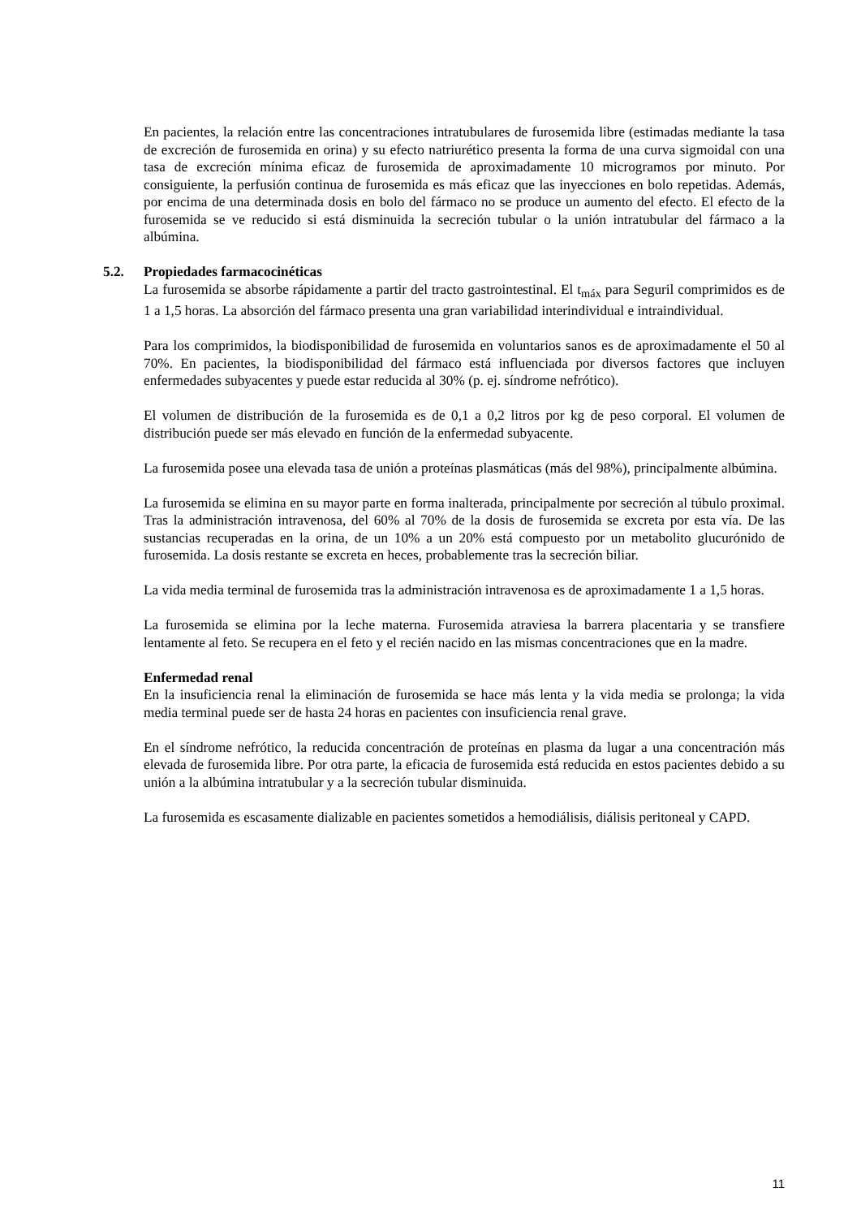En pacientes, la relación entre las concentraciones intratubulares de furosemida libre (estimadas mediante la tasa de excreción de furosemida en orina) y su efecto natriurético presenta la forma de una curva sigmoidal con una tasa de excreción mínima eficaz de furosemida de aproximadamente 10 microgramos por minuto. Por consiguiente, la perfusión continua de furosemida es más eficaz que las inyecciones en bolo repetidas. Además, por encima de una determinada dosis en bolo del fármaco no se produce un aumento del efecto. El efecto de la furosemida se ve reducido si está disminuida la secreción tubular o la unión intratubular del fármaco a la albúmina.
5.2. Propiedades farmacocinéticas
La furosemida se absorbe rápidamente a partir del tracto gastrointestinal. El t<sub>máx</sub> para Seguril comprimidos es de 1 a 1,5 horas. La absorción del fármaco presenta una gran variabilidad interindividual e intraindividual.
Para los comprimidos, la biodisponibilidad de furosemida en voluntarios sanos es de aproximadamente el 50 al 70%. En pacientes, la biodisponibilidad del fármaco está influenciada por diversos factores que incluyen enfermedades subyacentes y puede estar reducida al 30% (p. ej. síndrome nefrótico).
El volumen de distribución de la furosemida es de 0,1 a 0,2 litros por kg de peso corporal. El volumen de distribución puede ser más elevado en función de la enfermedad subyacente.
La furosemida posee una elevada tasa de unión a proteínas plasmáticas (más del 98%), principalmente albúmina.
La furosemida se elimina en su mayor parte en forma inalterada, principalmente por secreción al túbulo proximal. Tras la administración intravenosa, del 60% al 70% de la dosis de furosemida se excreta por esta vía. De las sustancias recuperadas en la orina, de un 10% a un 20% está compuesto por un metabolito glucurónido de furosemida. La dosis restante se excreta en heces, probablemente tras la secreción biliar.
La vida media terminal de furosemida tras la administración intravenosa es de aproximadamente 1 a 1,5 horas.
La furosemida se elimina por la leche materna. Furosemida atraviesa la barrera placentaria y se transfiere lentamente al feto. Se recupera en el feto y el recién nacido en las mismas concentraciones que en la madre.
Enfermedad renal
En la insuficiencia renal la eliminación de furosemida se hace más lenta y la vida media se prolonga; la vida media terminal puede ser de hasta 24 horas en pacientes con insuficiencia renal grave.
En el síndrome nefrótico, la reducida concentración de proteínas en plasma da lugar a una concentración más elevada de furosemida libre. Por otra parte, la eficacia de furosemida está reducida en estos pacientes debido a su unión a la albúmina intratubular y a la secreción tubular disminuida.
La furosemida es escasamente dializable en pacientes sometidos a hemodiálisis, diálisis peritoneal y CAPD.
11